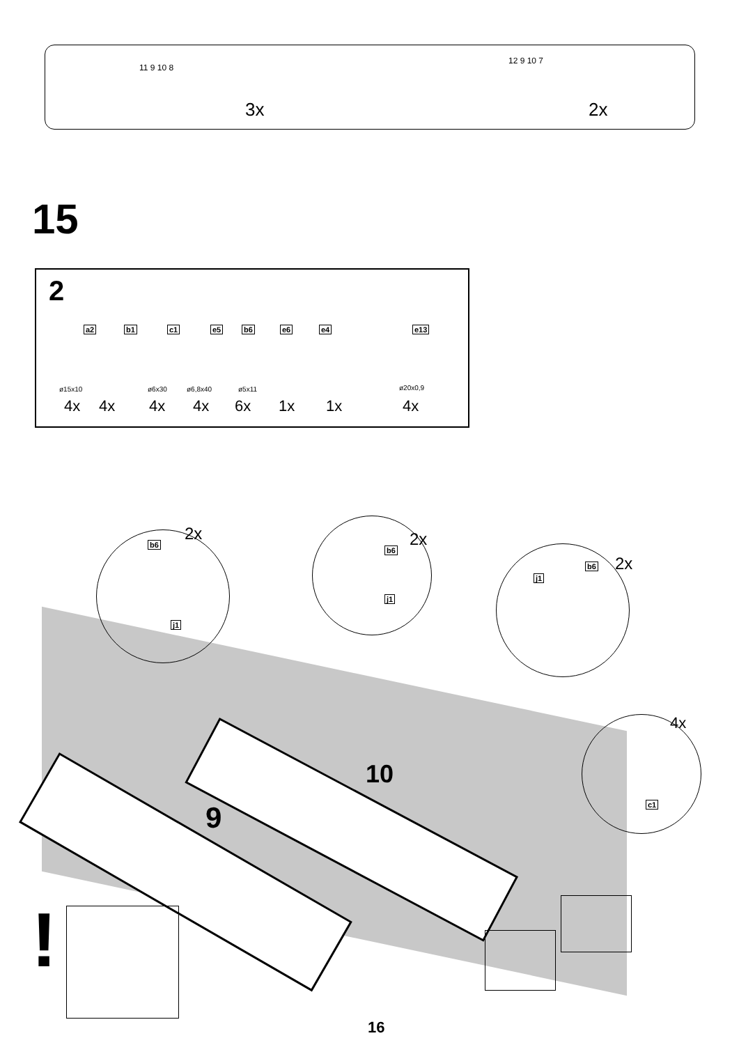3x 2x
11 9 10 8
12 9 10 7
15
2
a2 b1 c1 e5 b6 e6 e4 e13
ø15x10 ø6x30 ø6,8x40 ø5x11 ø20x0,9
4x 4x 4x 4x 6x 1x 1x 4x
2x
b6
j1
2x
b6
j1
2x
b6
j1
4x
c1
9
10
!
16